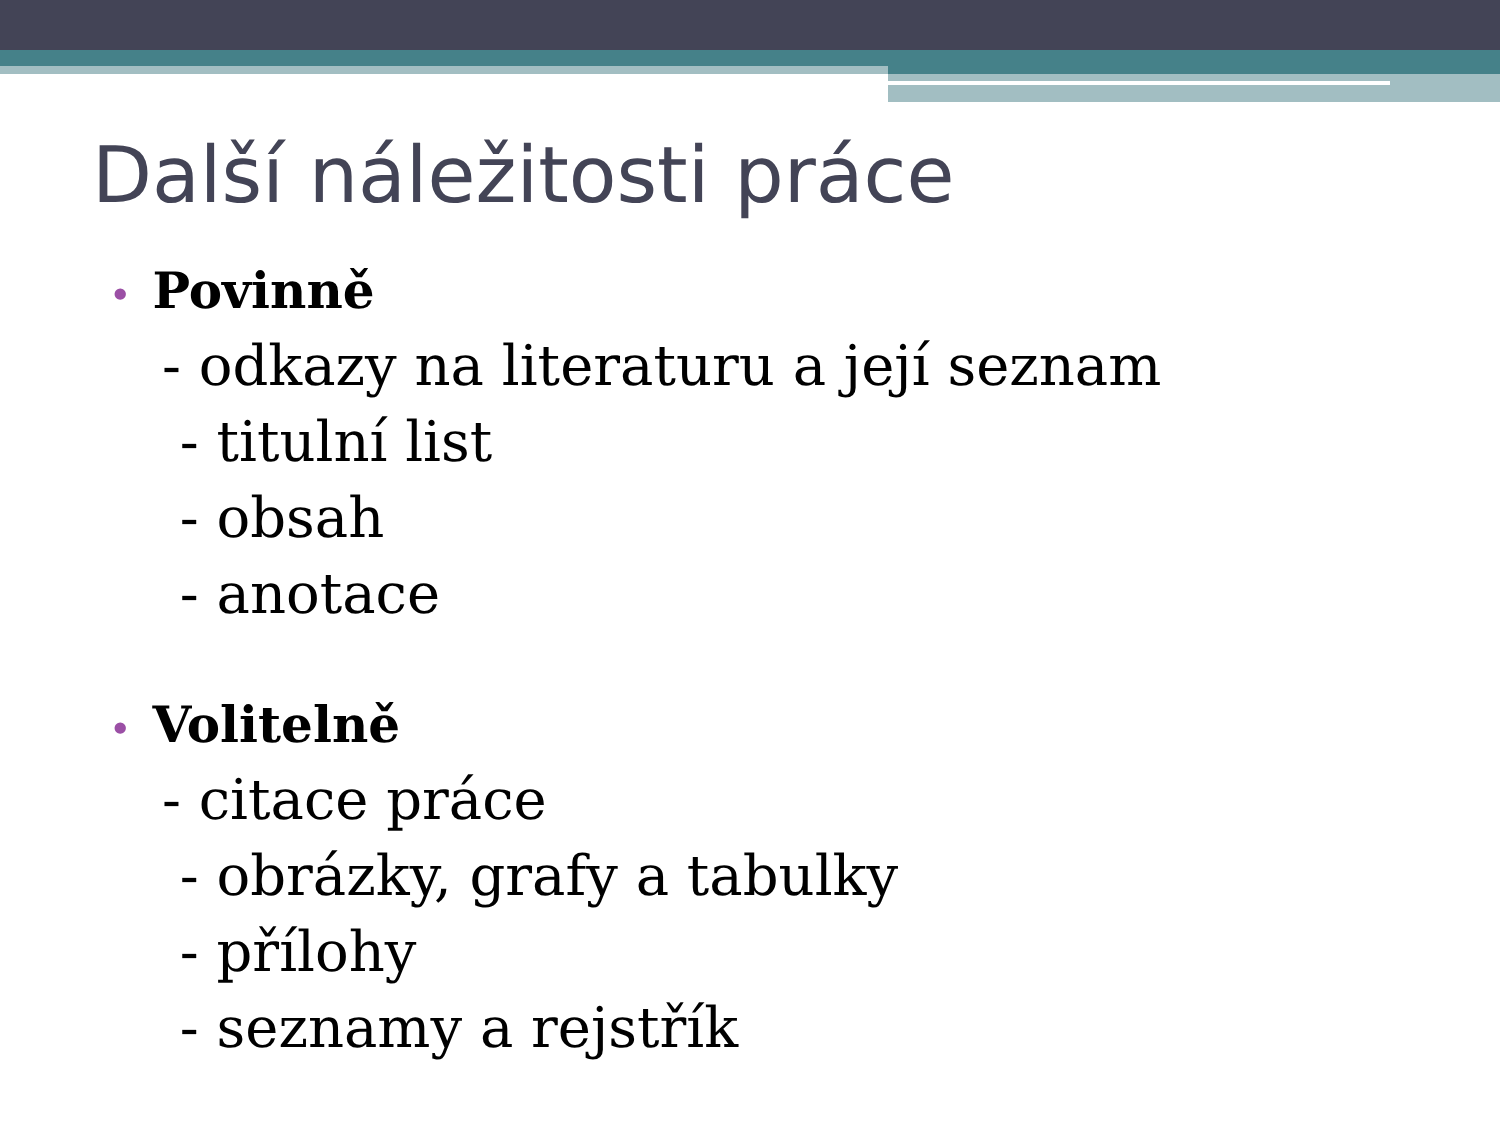Další náležitosti práce
• Povinně
- odkazy na literaturu a její seznam
- titulní list
- obsah
- anotace
• Volitelně
- citace práce
- obrázky, grafy a tabulky
- přílohy
- seznamy a rejstřík